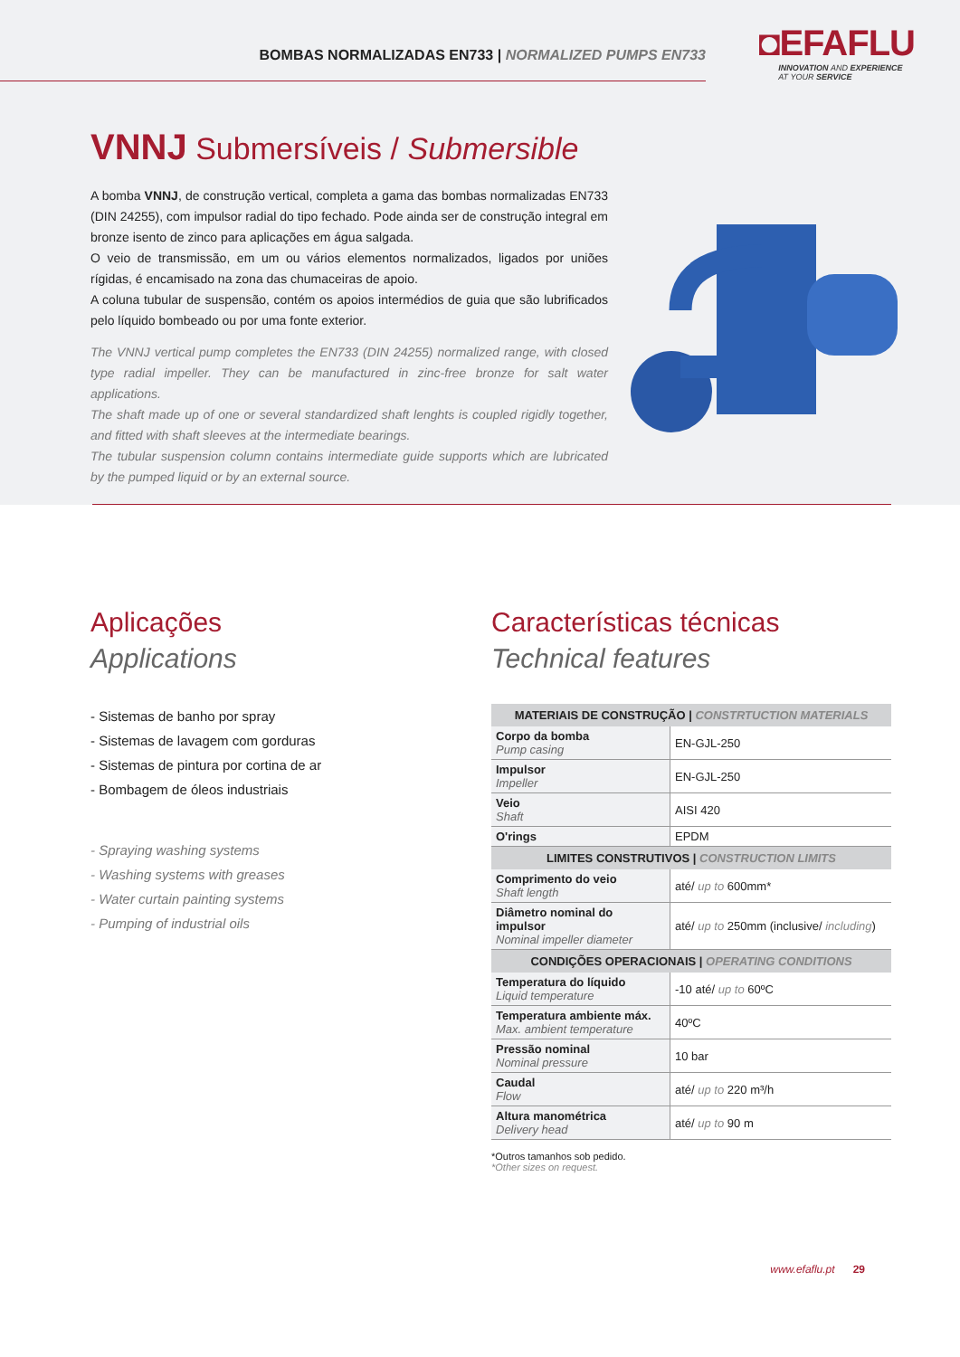BOMBAS NORMALIZADAS EN733 | NORMALIZED PUMPS EN733
◘EFAFLU
INNOVATION AND EXPERIENCE
AT YOUR SERVICE
VNNJ Submersíveis / Submersible
A bomba VNNJ, de construção vertical, completa a gama das bombas normalizadas EN733 (DIN 24255), com impulsor radial do tipo fechado. Pode ainda ser de construção integral em bronze isento de zinco para aplicações em água salgada.
O veio de transmissão, em um ou vários elementos normalizados, ligados por uniões rígidas, é encamisado na zona das chumaceiras de apoio.
A coluna tubular de suspensão, contém os apoios intermédios de guia que são lubrificados pelo líquido bombeado ou por uma fonte exterior.
The VNNJ vertical pump completes the EN733 (DIN 24255) normalized range, with closed type radial impeller. They can be manufactured in zinc-free bronze for salt water applications.
The shaft made up of one or several standardized shaft lenghts is coupled rigidly together, and fitted with shaft sleeves at the intermediate bearings.
The tubular suspension column contains intermediate guide supports which are lubricated by the pumped liquid or by an external source.
Aplicações
Applications
- Sistemas de banho por spray
- Sistemas de lavagem com gorduras
- Sistemas de pintura por cortina de ar
- Bombagem de óleos industriais
- Spraying washing systems
- Washing systems with greases
- Water curtain painting systems
- Pumping of industrial oils
Características técnicas
Technical features
| MATERIAIS DE CONSTRUÇÃO / CONSTRTUCTION MATERIALS | |
| --- | --- |
| Corpo da bomba Pump casing | EN-GJL-250 |
| Impulsor Impeller | EN-GJL-250 |
| Veio Shaft | AISI 420 |
| O'rings | EPDM |
| LIMITES CONSTRUTIVOS / CONSTRUCTION LIMITS | |
| Comprimento do veio Shaft length | até/ up to 600mm* |
| Diâmetro nominal do impulsor Nominal impeller diameter | até/ up to 250mm (inclusive/ including ) |
| CONDIÇÕES OPERACIONAIS / OPERATING CONDITIONS | |
| Temperatura do líquido Liquid temperature | -10 até/ up to 60ºC |
| Temperatura ambiente máx. Max. ambient temperature | 40ºC |
| Pressão nominal Nominal pressure | 10 bar |
| Caudal Flow | até/ up to 220 m³/h |
| Altura manométrica Delivery head | até/ up to 90 m |
*Outros tamanhos sob pedido.
*Other sizes on request.
www.efaflu.pt 29